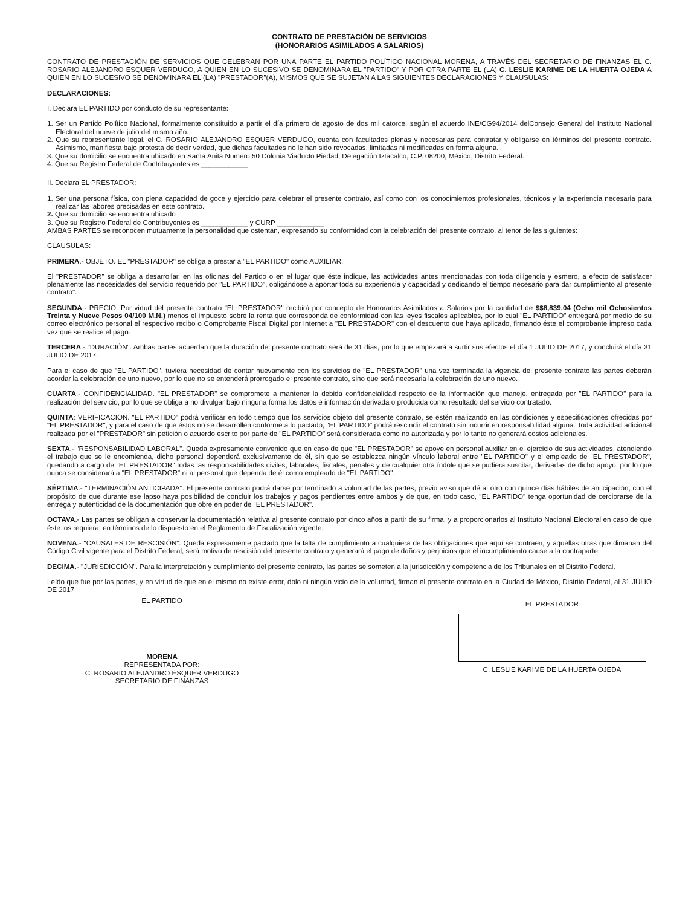CONTRATO DE PRESTACIÓN DE SERVICIOS
(HONORARIOS ASIMILADOS A SALARIOS)
CONTRATO DE PRESTACIÓN DE SERVICIOS QUE CELEBRAN POR UNA PARTE EL PARTIDO POLÍTICO NACIONAL MORENA, A TRAVÉS DEL SECRETARIO DE FINANZAS EL C. ROSARIO ALEJANDRO ESQUER VERDUGO, A QUIEN EN LO SUCESIVO SE DENOMINARA EL "PARTIDO" Y POR OTRA PARTE EL (LA) C. LESLIE KARIME DE LA HUERTA OJEDA A QUIEN EN LO SUCESIVO SE DENOMINARA EL (LA) "PRESTADOR"(A), MISMOS QUE SE SUJETAN A LAS SIGUIENTES DECLARACIONES Y CLAUSULAS:
DECLARACIONES:
I. Declara EL PARTIDO por conducto de su representante:
1. Ser un Partido Político Nacional, formalmente constituido a partir el día primero de agosto de dos mil catorce, según el acuerdo INE/CG94/2014 delConsejo General del Instituto Nacional Electoral del nueve de julio del mismo año.
2. Que su representante legal, el C. ROSARIO ALEJANDRO ESQUER VERDUGO, cuenta con facultades plenas y necesarias para contratar y obligarse en términos del presente contrato. Asimismo, manifiesta bajo protesta de decir verdad, que dichas facultades no le han sido revocadas, limitadas ni modificadas en forma alguna.
3. Que su domicilio se encuentra ubicado en Santa Anita Numero 50 Colonia Viaducto Piedad, Delegación Iztacalco, C.P. 08200, México, Distrito Federal.
4. Que su Registro Federal de Contribuyentes es ____________
II. Declara EL PRESTADOR:
1. Ser una persona física, con plena capacidad de goce y ejercicio para celebrar el presente contrato, así como con los conocimientos profesionales, técnicos y la experiencia necesaria para realizar las labores precisadas en este contrato.
2. Que su domicilio se encuentra ubicado
3. Que su Registro Federal de Contribuyentes es ____________ y CURP ____________
AMBAS PARTES se reconocen mutuamente la personalidad que ostentan, expresando su conformidad con la celebración del presente contrato, al tenor de las siguientes:
CLAUSULAS:
PRIMERA.- OBJETO. EL "PRESTADOR" se obliga a prestar a "EL PARTIDO" como AUXILIAR.
El "PRESTADOR" se obliga a desarrollar, en las oficinas del Partido o en el lugar que éste indique, las actividades antes mencionadas con toda diligencia y esmero, a efecto de satisfacer plenamente las necesidades del servicio requerido por "EL PARTIDO", obligándose a aportar toda su experiencia y capacidad y dedicando el tiempo necesario para dar cumplimiento al presente contrato".
SEGUNDA.- PRECIO. Por virtud del presente contrato "EL PRESTADOR" recibirá por concepto de Honorarios Asimilados a Salarios por la cantidad de $$8,839.04 (Ocho mil Ochosientos Treinta y Nueve Pesos 04/100 M.N.) menos el impuesto sobre la renta que corresponda de conformidad con las leyes fiscales aplicables, por lo cual "EL PARTIDO" entregará por medio de su correo electrónico personal el respectivo recibo o Comprobante Fiscal Digital por Internet a "EL PRESTADOR" con el descuento que haya aplicado, firmando éste el comprobante impreso cada vez que se realice el pago.
TERCERA.- "DURACIÓN". Ambas partes acuerdan que la duración del presente contrato será de 31 días, por lo que empezará a surtir sus efectos el día 1 JULIO DE 2017, y concluirá el día 31 JULIO DE 2017.
Para el caso de que "EL PARTIDO", tuviera necesidad de contar nuevamente con los servicios de "EL PRESTADOR" una vez terminada la vigencia del presente contrato las partes deberán acordar la celebración de uno nuevo, por lo que no se entenderá prorrogado el presente contrato, sino que será necesaria la celebración de uno nuevo.
CUARTA.- CONFIDENCIALIDAD. "EL PRESTADOR" se compromete a mantener la debida confidencialidad respecto de la información que maneje, entregada por "EL PARTIDO" para la realización del servicio, por lo que se obliga a no divulgar bajo ninguna forma los datos e información derivada o producida como resultado del servicio contratado.
QUINTA: VERIFICACIÓN. "EL PARTIDO" podrá verificar en todo tiempo que los servicios objeto del presente contrato, se estén realizando en las condiciones y especificaciones ofrecidas por "EL PRESTADOR", y para el caso de que éstos no se desarrollen conforme a lo pactado, "EL PARTIDO" podrá rescindir el contrato sin incurrir en responsabilidad alguna. Toda actividad adicional realizada por el "PRESTADOR" sin petición o acuerdo escrito por parte de "EL PARTIDO" será considerada como no autorizada y por lo tanto no generará costos adicionales.
SEXTA.- "RESPONSABILIDAD LABORAL". Queda expresamente convenido que en caso de que "EL PRESTADOR" se apoye en personal auxiliar en el ejercicio de sus actividades, atendiendo el trabajo que se le encomienda, dicho personal dependerá exclusivamente de él, sin que se establezca ningún vínculo laboral entre "EL PARTIDO" y el empleado de "EL PRESTADOR", quedando a cargo de "EL PRESTADOR" todas las responsabilidades civiles, laborales, fiscales, penales y de cualquier otra índole que se pudiera suscitar, derivadas de dicho apoyo, por lo que nunca se considerará a "EL PRESTADOR" ni al personal que dependa de él como empleado de "EL PARTIDO".
SÉPTIMA.- "TERMINACIÓN ANTICIPADA". El presente contrato podrá darse por terminado a voluntad de las partes, previo aviso que dé al otro con quince días hábiles de anticipación, con el propósito de que durante ese lapso haya posibilidad de concluir los trabajos y pagos pendientes entre ambos y de que, en todo caso, "EL PARTIDO" tenga oportunidad de cerciorarse de la entrega y autenticidad de la documentación que obre en poder de "EL PRESTADOR".
OCTAVA.- Las partes se obligan a conservar la documentación relativa al presente contrato por cinco años a partir de su firma, y a proporcionarlos al Instituto Nacional Electoral en caso de que éste los requiera, en términos de lo dispuesto en el Reglamento de Fiscalización vigente.
NOVENA.- "CAUSALES DE RESCISIÓN". Queda expresamente pactado que la falta de cumplimiento a cualquiera de las obligaciones que aquí se contraen, y aquellas otras que dimanan del Código Civil vigente para el Distrito Federal, será motivo de rescisión del presente contrato y generará el pago de daños y perjuicios que el incumplimiento cause a la contraparte.
DECIMA.- "JURISDICCIÓN". Para la interpretación y cumplimiento del presente contrato, las partes se someten a la jurisdicción y competencia de los Tribunales en el Distrito Federal.
Leído que fue por las partes, y en virtud de que en el mismo no existe error, dolo ni ningún vicio de la voluntad, firman el presente contrato en la Ciudad de México, Distrito Federal, al 31 JULIO DE 2017
EL PARTIDO
MORENA
REPRESENTADA POR:
C. ROSARIO ALEJANDRO ESQUER VERDUGO
SECRETARIO DE FINANZAS
EL PRESTADOR
C. LESLIE KARIME DE LA HUERTA OJEDA